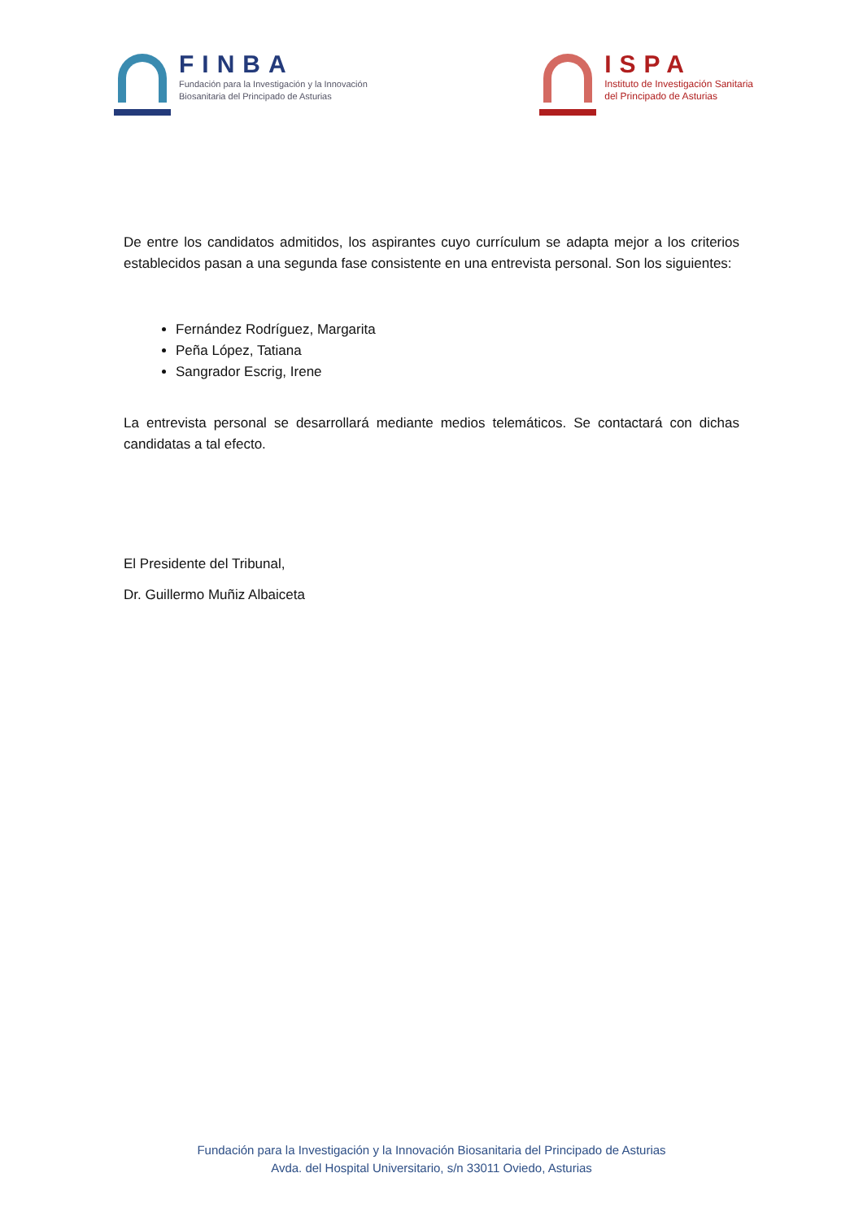FINBA
Fundación para la Investigación y la Innovación
Biosanitaria del Principado de Asturias
ISPA
Instituto de Investigación Sanitaria
del Principado de Asturias
De entre los candidatos admitidos, los aspirantes cuyo currículum se adapta mejor a los criterios establecidos pasan a una segunda fase consistente en una entrevista personal. Son los siguientes:
Fernández Rodríguez, Margarita
Peña López, Tatiana
Sangrador Escrig, Irene
La entrevista personal se desarrollará mediante medios telemáticos. Se contactará con dichas candidatas a tal efecto.
El Presidente del Tribunal,
Dr. Guillermo Muñiz Albaiceta
Fundación para la Investigación y la Innovación Biosanitaria del Principado de Asturias
Avda. del Hospital Universitario, s/n 33011 Oviedo, Asturias